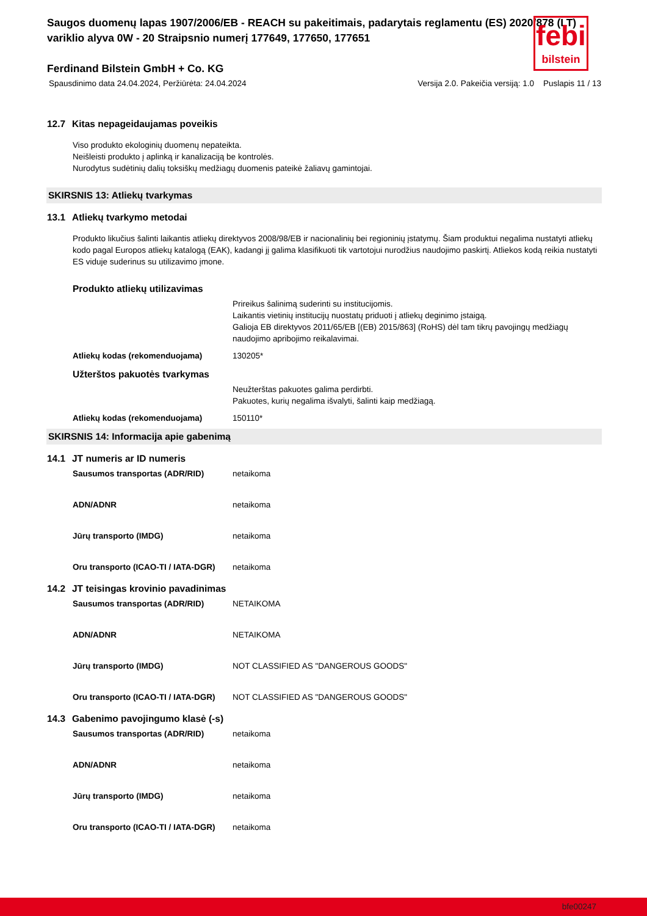febi
bilstein
Saugos duomenų lapas 1907/2006/EB - REACH su pakeitimais, padarytais reglamentu (ES) 2020/878 (LT)
variklio alyva 0W - 20 Straipsnio numerį 177649, 177650, 177651
Ferdinand Bilstein GmbH + Co. KG
Spausdinimo data 24.04.2024, Peržiūrėta: 24.04.2024 Versija 2.0. Pakeičia versiją: 1.0 Puslapis 11 / 13
12.7 Kitas nepageidaujamas poveikis
Viso produkto ekologinių duomenų nepateikta.
Neišleisti produkto į aplinką ir kanalizaciją be kontrolės.
Nurodytus sudėtinių dalių toksiškų medžiagų duomenis pateikė žaliavų gamintojai.
SKIRSNIS 13: Atliekų tvarkymas
13.1 Atliekų tvarkymo metodai
Produkto likučius šalinti laikantis atliekų direktyvos 2008/98/EB ir nacionalinių bei regioninių įstatymų. Šiam produktui negalima nustatyti atliekų kodo pagal Europos atliekų katalogą (EAK), kadangi jį galima klasifikuoti tik vartotojui nurodžius naudojimo paskirtį. Atliekos kodą reikia nustatyti ES viduje suderinus su utilizavimo įmone.
Produkto atliekų utilizavimas
Prireikus šalinimą suderinti su institucijomis.
Laikantis vietinių institucijų nuostatų priduoti į atliekų deginimo įstaigą.
Galioja EB direktyvos 2011/65/EB [(EB) 2015/863] (RoHS) dėl tam tikrų pavojingų medžiagų naudojimo apribojimo reikalavimai.
Atliekų kodas (rekomenduojama) 130205*
Užterštos pakuotės tvarkymas
Neužterštas pakuotes galima perdirbti.
Pakuotes, kurių negalima išvalyti, šalinti kaip medžiagą.
Atliekų kodas (rekomenduojama) 150110*
SKIRSNIS 14: Informacija apie gabenimą
14.1 JT numeris ar ID numeris
Sausumos transportas (ADR/RID) netaikoma
ADN/ADNR netaikoma
Jūrų transporto (IMDG) netaikoma
Oru transporto (ICAO-TI / IATA-DGR)
netaikoma
14.2 JT teisingas krovinio pavadinimas
Sausumos transportas (ADR/RID) NETAIKOMA
ADN/ADNR NETAIKOMA
Jūrų transporto (IMDG) NOT CLASSIFIED AS "DANGEROUS GOODS"
Oru transporto (ICAO-TI / IATA-DGR)
NOT CLASSIFIED AS "DANGEROUS GOODS"
14.3 Gabenimo pavojingumo klasė (-s)
Sausumos transportas (ADR/RID) netaikoma
ADN/ADNR netaikoma
Jūrų transporto (IMDG) netaikoma
Oru transporto (ICAO-TI / IATA-DGR)
netaikoma
bfe00247